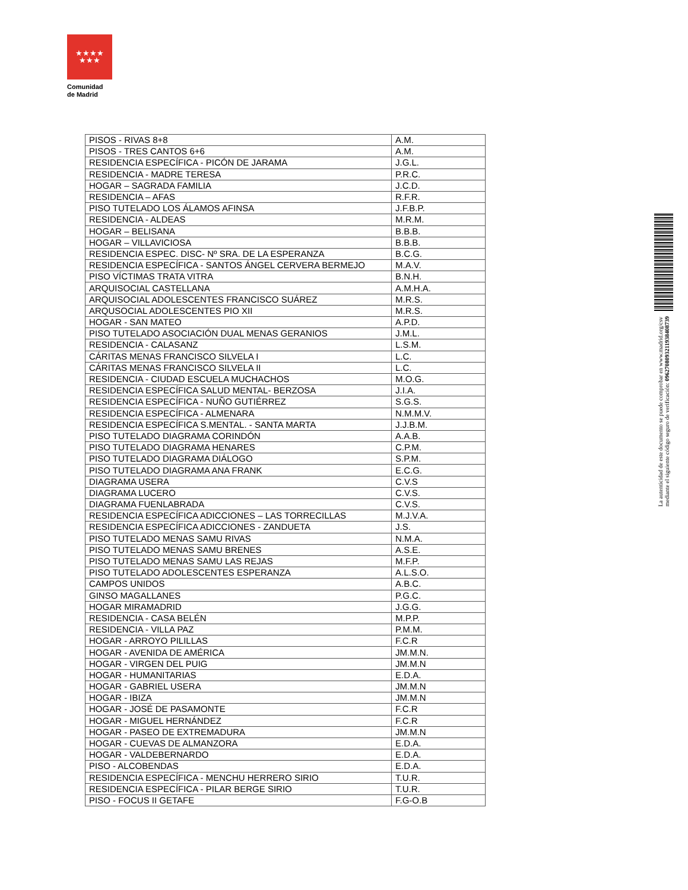★★★★
★★★
Comunidad
de Madrid
| PISOS - RIVAS 8+8 | A.M. |
| PISOS - TRES CANTOS 6+6 | A.M. |
| RESIDENCIA ESPECÍFICA - PICÓN DE JARAMA | J.G.L. |
| RESIDENCIA - MADRE TERESA | P.R.C. |
| HOGAR – SAGRADA FAMILIA | J.C.D. |
| RESIDENCIA – AFAS | R.F.R. |
| PISO TUTELADO LOS ÁLAMOS AFINSA | J.F.B.P. |
| RESIDENCIA - ALDEAS | M.R.M. |
| HOGAR – BELISANA | B.B.B. |
| HOGAR – VILLAVICIOSA | B.B.B. |
| RESIDENCIA ESPEC. DISC- Nº SRA. DE LA ESPERANZA | B.C.G. |
| RESIDENCIA ESPECÍFICA - SANTOS ÁNGEL CERVERA BERMEJO | M.A.V. |
| PISO VÍCTIMAS TRATA VITRA | B.N.H. |
| ARQUISOCIAL CASTELLANA | A.M.H.A. |
| ARQUISOCIAL ADOLESCENTES FRANCISCO SUÁREZ | M.R.S. |
| ARQUSOCIAL ADOLESCENTES PIO XII | M.R.S. |
| HOGAR - SAN MATEO | A.P.D. |
| PISO TUTELADO ASOCIACIÓN DUAL MENAS GERANIOS | J.M.L. |
| RESIDENCIA - CALASANZ | L.S.M. |
| CÁRITAS MENAS FRANCISCO SILVELA I | L.C. |
| CÁRITAS MENAS FRANCISCO SILVELA II | L.C. |
| RESIDENCIA - CIUDAD ESCUELA MUCHACHOS | M.O.G. |
| RESIDENCIA ESPECÍFICA SALUD MENTAL- BERZOSA | J.I.A. |
| RESIDENCIA ESPECÍFICA - NUÑO GUTIÉRREZ | S.G.S. |
| RESIDENCIA ESPECÍFICA - ALMENARA | N.M.M.V. |
| RESIDENCIA ESPECÍFICA S.MENTAL. - SANTA MARTA | J.J.B.M. |
| PISO TUTELADO DIAGRAMA CORINDÓN | A.A.B. |
| PISO TUTELADO DIAGRAMA HENARES | C.P.M. |
| PISO TUTELADO DIAGRAMA DIÁLOGO | S.P.M. |
| PISO TUTELADO DIAGRAMA ANA FRANK | E.C.G. |
| DIAGRAMA USERA | C.V.S |
| DIAGRAMA LUCERO | C.V.S. |
| DIAGRAMA FUENLABRADA | C.V.S. |
| RESIDENCIA ESPECÍFICA ADICCIONES – LAS TORRECILLAS | M.J.V.A. |
| RESIDENCIA ESPECÍFICA ADICCIONES - ZANDUETA | J.S. |
| PISO TUTELADO MENAS SAMU RIVAS | N.M.A. |
| PISO TUTELADO MENAS SAMU BRENES | A.S.E. |
| PISO TUTELADO MENAS SAMU LAS REJAS | M.F.P. |
| PISO TUTELADO ADOLESCENTES ESPERANZA | A.L.S.O. |
| CAMPOS UNIDOS | A.B.C. |
| GINSO MAGALLANES | P.G.C. |
| HOGAR MIRAMADRID | J.G.G. |
| RESIDENCIA - CASA BELÉN | M.P.P. |
| RESIDENCIA - VILLA PAZ | P.M.M. |
| HOGAR - ARROYO PILILLAS | F.C.R |
| HOGAR - AVENIDA DE AMÉRICA | JM.M.N. |
| HOGAR - VIRGEN DEL PUIG | JM.M.N |
| HOGAR - HUMANITARIAS | E.D.A. |
| HOGAR - GABRIEL USERA | JM.M.N |
| HOGAR - IBIZA | JM.M.N |
| HOGAR - JOSÉ DE PASAMONTE | F.C.R |
| HOGAR - MIGUEL HERNÁNDEZ | F.C.R |
| HOGAR - PASEO DE EXTREMADURA | JM.M.N |
| HOGAR - CUEVAS DE ALMANZORA | E.D.A. |
| HOGAR - VALDEBERNARDO | E.D.A. |
| PISO - ALCOBENDAS | E.D.A. |
| RESIDENCIA ESPECÍFICA - MENCHU HERRERO SIRIO | T.U.R. |
| RESIDENCIA ESPECÍFICA - PILAR BERGE SIRIO | T.U.R. |
| PISO - FOCUS II GETAFE | F.G-O.B |
La autenticidad de este documento se puede comprobar en www.madrid.org/csv
mediante el siguiente código seguro de verificación: 0962708093211938408739